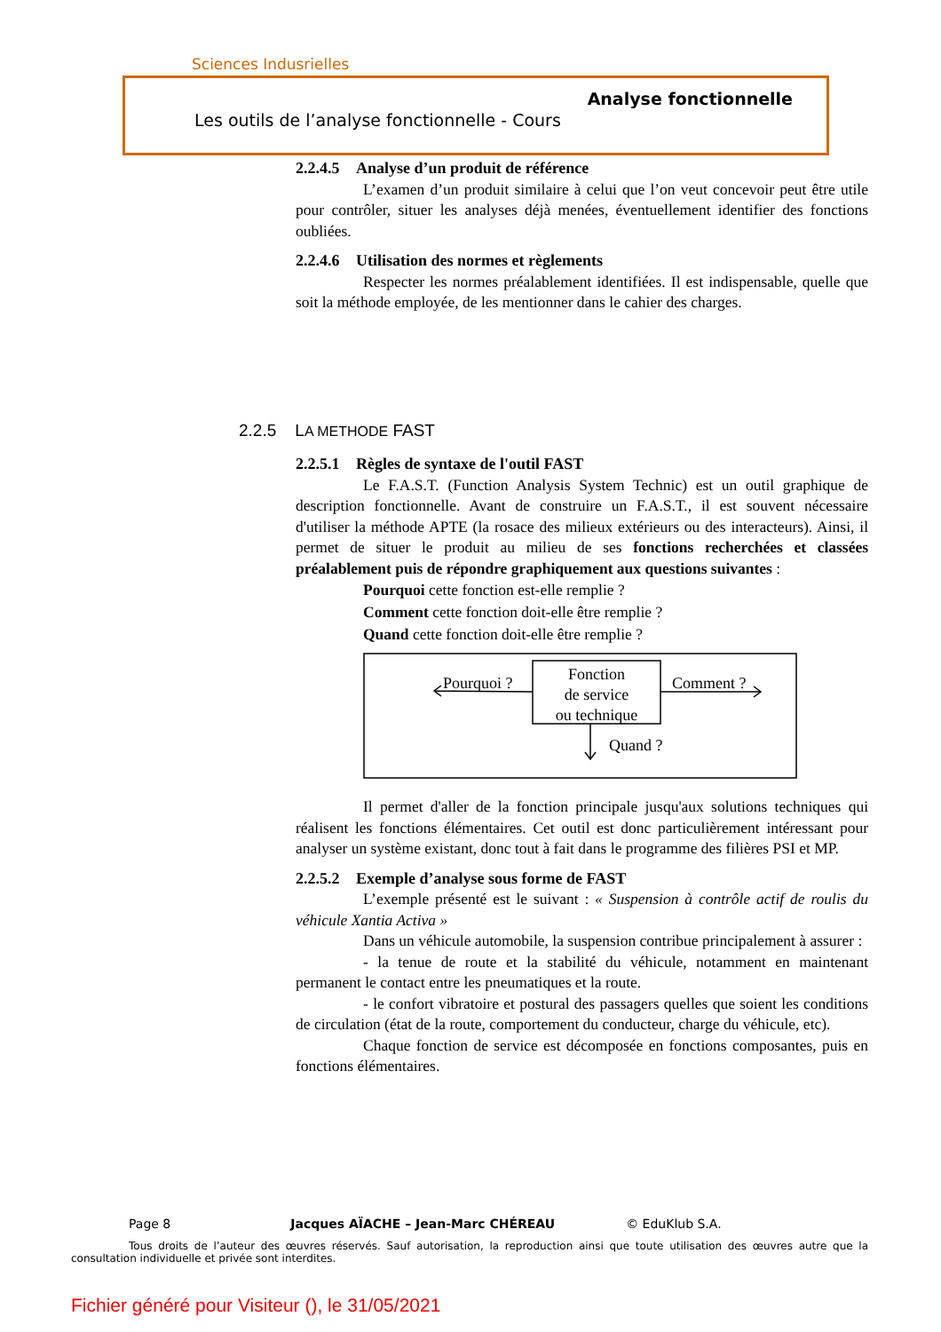Sciences Indusrielles
Analyse fonctionnelle
Les outils de l’analyse fonctionnelle - Cours
2.2.4.5 Analyse d’un produit de référence
L’examen d’un produit similaire à celui que l’on veut concevoir peut être utile pour contrôler, situer les analyses déjà menées, éventuellement identifier des fonctions oubliées.
2.2.4.6 Utilisation des normes et règlements
Respecter les normes préalablement identifiées. Il est indispensable, quelle que soit la méthode employée, de les mentionner dans le cahier des charges.
2.2.5 LA METHODE FAST
2.2.5.1 Règles de syntaxe de l'outil FAST
Le F.A.S.T. (Function Analysis System Technic) est un outil graphique de description fonctionnelle. Avant de construire un F.A.S.T., il est souvent nécessaire d'utiliser la méthode APTE (la rosace des milieux extérieurs ou des interacteurs). Ainsi, il permet de situer le produit au milieu de ses fonctions recherchées et classées préalablement puis de répondre graphiquement aux questions suivantes :
Pourquoi cette fonction est-elle remplie ?
Comment cette fonction doit-elle être remplie ?
Quand cette fonction doit-elle être remplie ?
Fonction
de service
ou technique
Pourquoi ?
Comment ?
Quand ?
Il permet d'aller de la fonction principale jusqu'aux solutions techniques qui réalisent les fonctions élémentaires. Cet outil est donc particulièrement intéressant pour analyser un système existant, donc tout à fait dans le programme des filières PSI et MP.
2.2.5.2 Exemple d’analyse sous forme de FAST
L’exemple présenté est le suivant : « Suspension à contrôle actif de roulis du véhicule Xantia Activa »
Dans un véhicule automobile, la suspension contribue principalement à assurer :
- la tenue de route et la stabilité du véhicule, notamment en maintenant permanent le contact entre les pneumatiques et la route.
- le confort vibratoire et postural des passagers quelles que soient les conditions de circulation (état de la route, comportement du conducteur, charge du véhicule, etc).
Chaque fonction de service est décomposée en fonctions composantes, puis en fonctions élémentaires.
Page 8 Jacques AÏACHE – Jean-Marc CHÉREAU © EduKlub S.A.
Tous droits de l’auteur des œuvres réservés. Sauf autorisation, la reproduction ainsi que toute utilisation des œuvres autre que la consultation individuelle et privée sont interdites.
Fichier généré pour Visiteur (), le 31/05/2021